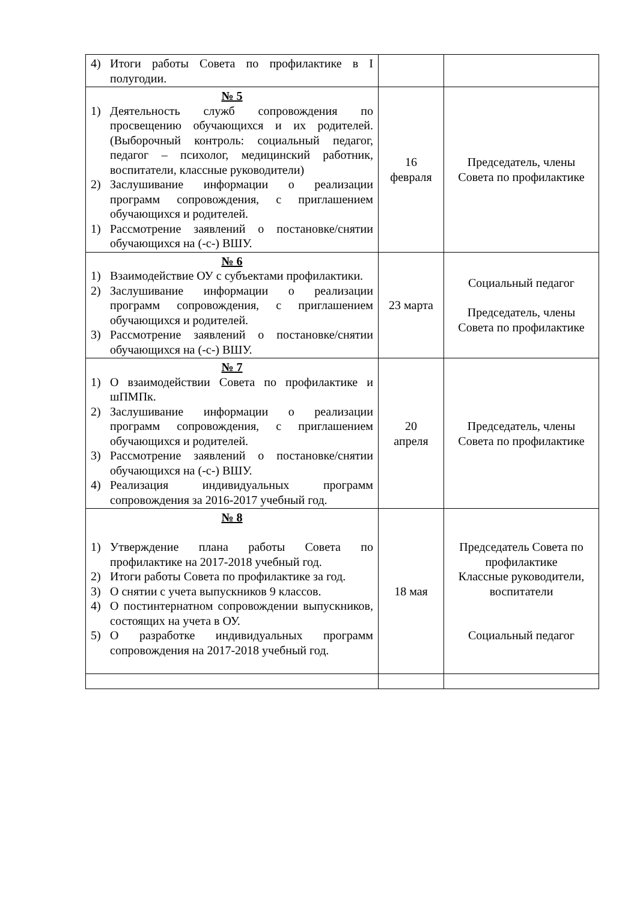| 4) Итоги работы Совета по профилактике в I полугодии. | | |
| № 5 1) Деятельность служб сопровождения по просвещению обучающихся и их родителей. (Выборочный контроль: социальный педагог, педагог – психолог, медицинский работник, воспитатели, классные руководители) 2) Заслушивание информации о реализации программ сопровождения, с приглашением обучающихся и родителей. 1) Рассмотрение заявлений о постановке/снятии обучающихся на (-с-) ВШУ. | 16 февраля | Председатель, члены Совета по профилактике |
| № 6 1) Взаимодействие ОУ с субъектами профилактики. 2) Заслушивание информации о реализации программ сопровождения, с приглашением обучающихся и родителей. 3) Рассмотрение заявлений о постановке/снятии обучающихся на (-с-) ВШУ. | 23 марта | Социальный педагог Председатель, члены Совета по профилактике |
| № 7 1) О взаимодействии Совета по профилактике и шПМПк. 2) Заслушивание информации о реализации программ сопровождения, с приглашением обучающихся и родителей. 3) Рассмотрение заявлений о постановке/снятии обучающихся на (-с-) ВШУ. 4) Реализация индивидуальных программ сопровождения за 2016-2017 учебный год. | 20 апреля | Председатель, члены Совета по профилактике |
| № 8 1) Утверждение плана работы Совета по профилактике на 2017-2018 учебный год. 2) Итоги работы Совета по профилактике за год. 3) О снятии с учета выпускников 9 классов. 4) О постинтернатном сопровождении выпускников, состоящих на учета в ОУ. 5) О разработке индивидуальных программ сопровождения на 2017-2018 учебный год. | 18 мая | Председатель Совета по профилактике Классные руководители, воспитатели Социальный педагог |